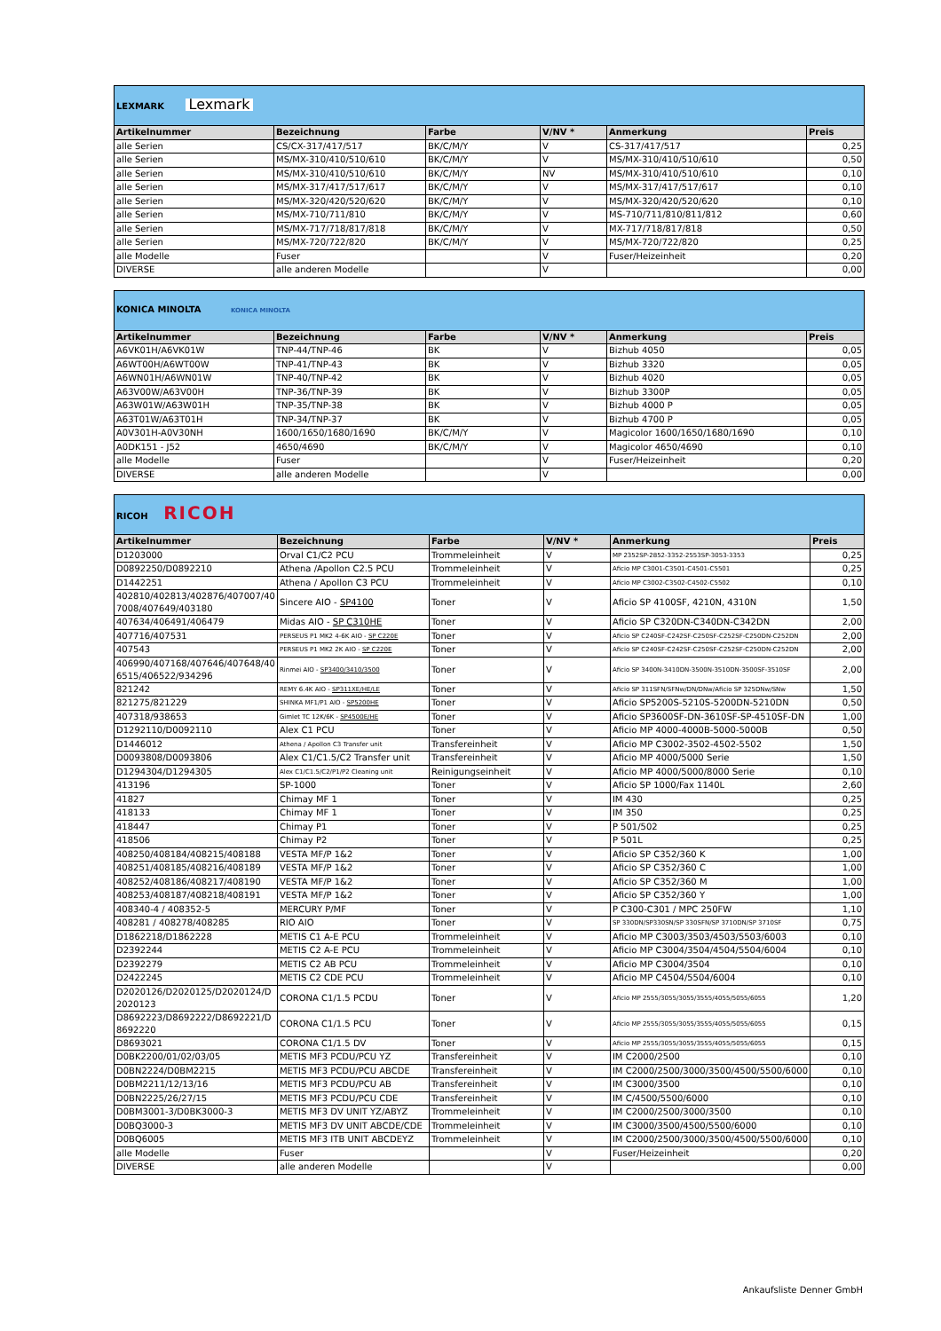| LEXMARK Lexmark | | | | | |
| Artikelnummer | Bezeichnung | Farbe | V/NV * | Anmerkung | Preis |
| alle Serien | CS/CX-317/417/517 | BK/C/M/Y | V | CS-317/417/517 | 0,25 |
| alle Serien | MS/MX-310/410/510/610 | BK/C/M/Y | V | MS/MX-310/410/510/610 | 0,50 |
| alle Serien | MS/MX-310/410/510/610 | BK/C/M/Y | NV | MS/MX-310/410/510/610 | 0,10 |
| alle Serien | MS/MX-317/417/517/617 | BK/C/M/Y | V | MS/MX-317/417/517/617 | 0,10 |
| alle Serien | MS/MX-320/420/520/620 | BK/C/M/Y | V | MS/MX-320/420/520/620 | 0,10 |
| alle Serien | MS/MX-710/711/810 | BK/C/M/Y | V | MS-710/711/810/811/812 | 0,60 |
| alle Serien | MS/MX-717/718/817/818 | BK/C/M/Y | V | MX-717/718/817/818 | 0,50 |
| alle Serien | MS/MX-720/722/820 | BK/C/M/Y | V | MS/MX-720/722/820 | 0,25 |
| alle Modelle | Fuser | | V | Fuser/Heizeinheit | 0,20 |
| DIVERSE | alle anderen Modelle | | V | | 0,00 |
| KONICA MINOLTA KONICA MINOLTA | | | | | |
| Artikelnummer | Bezeichnung | Farbe | V/NV * | Anmerkung | Preis |
| A6VK01H/A6VK01W | TNP-44/TNP-46 | BK | V | Bizhub 4050 | 0,05 |
| A6WT00H/A6WT00W | TNP-41/TNP-43 | BK | V | Bizhub 3320 | 0,05 |
| A6WN01H/A6WN01W | TNP-40/TNP-42 | BK | V | Bizhub 4020 | 0,05 |
| A63V00W/A63V00H | TNP-36/TNP-39 | BK | V | Bizhub 3300P | 0,05 |
| A63W01W/A63W01H | TNP-35/TNP-38 | BK | V | Bizhub 4000 P | 0,05 |
| A63T01W/A63T01H | TNP-34/TNP-37 | BK | V | Bizhub 4700 P | 0,05 |
| A0V301H-A0V30NH | 1600/1650/1680/1690 | BK/C/M/Y | V | Magicolor 1600/1650/1680/1690 | 0,10 |
| A0DK151 - J52 | 4650/4690 | BK/C/M/Y | V | Magicolor 4650/4690 | 0,10 |
| alle Modelle | Fuser | | V | Fuser/Heizeinheit | 0,20 |
| DIVERSE | alle anderen Modelle | | V | | 0,00 |
| RICOH RICOH | | | | | |
| Artikelnummer | Bezeichnung | Farbe | V/NV * | Anmerkung | Preis |
| D1203000 | Orval C1/C2 PCU | Trommeleinheit | V | MP 2352SP-2852-3352-2553SP-3053-3353 | 0,25 |
| D0892250/D0892210 | Athena /Apollon C2.5 PCU | Trommeleinheit | V | Aficio MP C3001-C3501-C4501-C5501 | 0,25 |
| D1442251 | Athena / Apollon C3 PCU | Trommeleinheit | V | Aficio MP C3002-C3502-C4502-C5502 | 0,10 |
| 402810/402813/402876/407007/40 7008/407649/403180 | Sincere AIO - SP4100 | Toner | V | Aficio SP 4100SF, 4210N, 4310N | 1,50 |
| 407634/406491/406479 | Midas AIO - SP C310HE | Toner | V | Aficio SP C320DN-C340DN-C342DN | 2,00 |
| 407716/407531 | PERSEUS P1 MK2 4-6K AIO - SP C220E | Toner | V | Aficio SP C240SF-C242SF-C250SF-C252SF-C250DN-C252DN | 2,00 |
| 407543 | PERSEUS P1 MK2 2K AIO - SP C220E | Toner | V | Aficio SP C240SF-C242SF-C250SF-C252SF-C250DN-C252DN | 2,00 |
| 406990/407168/407646/407648/40 6515/406522/934296 | Rinmei AIO - SP3400/3410/3500 | Toner | V | Aficio SP 3400N-3410DN-3500N-3510DN-3500SF-3510SF | 2,00 |
| 821242 | REMY 6.4K AIO - SP311XE/HE/LE | Toner | V | Aficio SP 311SFN/SFNw/DN/DNw/Aficio SP 325DNw/SNw | 1,50 |
| 821275/821229 | SHINKA MF1/P1 AIO - SP5200HE | Toner | V | Aficio SP5200S-5210S-5200DN-5210DN | 0,50 |
| 407318/938653 | Gimlet TC 12K/6K - SP4500E/HE | Toner | V | Aficio SP3600SF-DN-3610SF-SP-4510SF-DN | 1,00 |
| D1292110/D0092110 | Alex C1 PCU | Toner | V | Aficio MP 4000-4000B-5000-5000B | 0,50 |
| D1446012 | Athena / Apollon C3 Transfer unit | Transfereinheit | V | Aficio MP C3002-3502-4502-5502 | 1,50 |
| D0093808/D0093806 | Alex C1/C1.5/C2 Transfer unit | Transfereinheit | V | Aficio MP 4000/5000 Serie | 1,50 |
| D1294304/D1294305 | Alex C1/C1.5/C2/P1/P2 Cleaning unit | Reinigungseinheit | V | Aficio MP 4000/5000/8000 Serie | 0,10 |
| 413196 | SP-1000 | Toner | V | Aficio SP 1000/Fax 1140L | 2,60 |
| 41827 | Chimay MF 1 | Toner | V | IM 430 | 0,25 |
| 418133 | Chimay MF 1 | Toner | V | IM 350 | 0,25 |
| 418447 | Chimay P1 | Toner | V | P 501/502 | 0,25 |
| 418506 | Chimay P2 | Toner | V | P 501L | 0,25 |
| 408250/408184/408215/408188 | VESTA MF/P 1&2 | Toner | V | Aficio SP C352/360 K | 1,00 |
| 408251/408185/408216/408189 | VESTA MF/P 1&2 | Toner | V | Aficio SP C352/360 C | 1,00 |
| 408252/408186/408217/408190 | VESTA MF/P 1&2 | Toner | V | Aficio SP C352/360 M | 1,00 |
| 408253/408187/408218/408191 | VESTA MF/P 1&2 | Toner | V | Aficio SP C352/360 Y | 1,00 |
| 408340-4 / 408352-5 | MERCURY P/MF | Toner | V | P C300-C301 / MPC 250FW | 1,10 |
| 408281 / 408278/408285 | RIO AIO | Toner | V | SP 330DN/SP330SN/SP 330SFN/SP 3710DN/SP 3710SF | 0,75 |
| D1862218/D1862228 | METIS C1 A-E PCU | Trommeleinheit | V | Aficio MP C3003/3503/4503/5503/6003 | 0,10 |
| D2392244 | METIS C2 A-E PCU | Trommeleinheit | V | Aficio MP C3004/3504/4504/5504/6004 | 0,10 |
| D2392279 | METIS C2 AB PCU | Trommeleinheit | V | Aficio MP C3004/3504 | 0,10 |
| D2422245 | METIS C2 CDE PCU | Trommeleinheit | V | Aficio MP C4504/5504/6004 | 0,10 |
| D2020126/D2020125/D2020124/D 2020123 | CORONA C1/1.5 PCDU | Toner | V | Aficio MP 2555/3055/3055/3555/4055/5055/6055 | 1,20 |
| D8692223/D8692222/D8692221/D 8692220 | CORONA C1/1.5 PCU | Toner | V | Aficio MP 2555/3055/3055/3555/4055/5055/6055 | 0,15 |
| D8693021 | CORONA C1/1.5 DV | Toner | V | Aficio MP 2555/3055/3055/3555/4055/5055/6055 | 0,15 |
| D0BK2200/01/02/03/05 | METIS MF3 PCDU/PCU YZ | Transfereinheit | V | IM C2000/2500 | 0,10 |
| D0BN2224/D0BM2215 | METIS MF3 PCDU/PCU ABCDE | Transfereinheit | V | IM C2000/2500/3000/3500/4500/5500/6000 | 0,10 |
| D0BM2211/12/13/16 | METIS MF3 PCDU/PCU AB | Transfereinheit | V | IM C3000/3500 | 0,10 |
| D0BN2225/26/27/15 | METIS MF3 PCDU/PCU CDE | Transfereinheit | V | IM C/4500/5500/6000 | 0,10 |
| D0BM3001-3/D0BK3000-3 | METIS MF3 DV UNIT YZ/ABYZ | Trommeleinheit | V | IM C2000/2500/3000/3500 | 0,10 |
| D0BQ3000-3 | METIS MF3 DV UNIT ABCDE/CDE | Trommeleinheit | V | IM C3000/3500/4500/5500/6000 | 0,10 |
| D0BQ6005 | METIS MF3 ITB UNIT ABCDEYZ | Trommeleinheit | V | IM C2000/2500/3000/3500/4500/5500/6000 | 0,10 |
| alle Modelle | Fuser | | V | Fuser/Heizeinheit | 0,20 |
| DIVERSE | alle anderen Modelle | | V | | 0,00 |
Ankaufsliste Denner GmbH